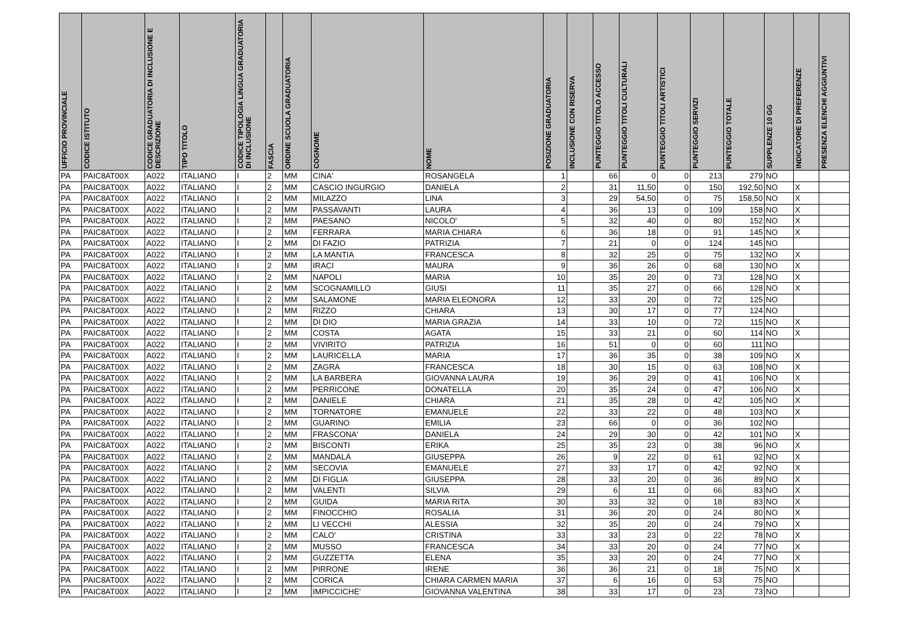| UFFICIO PROVINCIALE | CODICE ISTITUTO | CODICE GRADUATORIA DI INCLUSIONE E DESCRIZIONE | TIPO TITOLO | CODICE TIPOLOGIA LINGUA GRADUATORIA DI INCLUSIONE | FASCIA | ORDINE SCUOLA GRADUATORIA | COGNOME | NOME | POSIZIONE GRADUATORIA | INCLUSIONE CON RISERVA | PUNTEGGIO TITOLO ACCESSO | PUNTEGGIO TITOLI CULTURALI | PUNTEGGIO TITOLI ARTISTICI | PUNTEGGIO SERVIZI | PUNTEGGIO TOTALE | SUPPLENZE 10 GG | INDICATORE DI PREFERENZE | PRESENZA ELENCHI AGGIUNTIVI |
| --- | --- | --- | --- | --- | --- | --- | --- | --- | --- | --- | --- | --- | --- | --- | --- | --- | --- | --- |
| PA | PAIC8AT00X | A022 | ITALIANO | I | 2 | MM | CINA' | ROSANGELA | 1 | | 66 | 0 | 0 | 213 | 279 | NO | | |
| PA | PAIC8AT00X | A022 | ITALIANO | I | 2 | MM | CASCIO INGURGIO | DANIELA | 2 | | 31 | 11,50 | 0 | 150 | 192,50 | NO | X | |
| PA | PAIC8AT00X | A022 | ITALIANO | I | 2 | MM | MILAZZO | LINA | 3 | | 29 | 54,50 | 0 | 75 | 158,50 | NO | X | |
| PA | PAIC8AT00X | A022 | ITALIANO | I | 2 | MM | PASSAVANTI | LAURA | 4 | | 36 | 13 | 0 | 109 | 158 | NO | X | |
| PA | PAIC8AT00X | A022 | ITALIANO | I | 2 | MM | PAESANO | NICOLO' | 5 | | 32 | 40 | 0 | 80 | 152 | NO | X | |
| PA | PAIC8AT00X | A022 | ITALIANO | I | 2 | MM | FERRARA | MARIA CHIARA | 6 | | 36 | 18 | 0 | 91 | 145 | NO | X | |
| PA | PAIC8AT00X | A022 | ITALIANO | I | 2 | MM | DI FAZIO | PATRIZIA | 7 | | 21 | 0 | 0 | 124 | 145 | NO | | |
| PA | PAIC8AT00X | A022 | ITALIANO | I | 2 | MM | LA MANTIA | FRANCESCA | 8 | | 32 | 25 | 0 | 75 | 132 | NO | X | |
| PA | PAIC8AT00X | A022 | ITALIANO | I | 2 | MM | IRACI | MAURA | 9 | | 36 | 26 | 0 | 68 | 130 | NO | X | |
| PA | PAIC8AT00X | A022 | ITALIANO | I | 2 | MM | NAPOLI | MARIA | 10 | | 35 | 20 | 0 | 73 | 128 | NO | X | |
| PA | PAIC8AT00X | A022 | ITALIANO | I | 2 | MM | SCOGNAMILLO | GIUSI | 11 | | 35 | 27 | 0 | 66 | 128 | NO | X | |
| PA | PAIC8AT00X | A022 | ITALIANO | I | 2 | MM | SALAMONE | MARIA ELEONORA | 12 | | 33 | 20 | 0 | 72 | 125 | NO | | |
| PA | PAIC8AT00X | A022 | ITALIANO | I | 2 | MM | RIZZO | CHIARA | 13 | | 30 | 17 | 0 | 77 | 124 | NO | | |
| PA | PAIC8AT00X | A022 | ITALIANO | I | 2 | MM | DI DIO | MARIA GRAZIA | 14 | | 33 | 10 | 0 | 72 | 115 | NO | X | |
| PA | PAIC8AT00X | A022 | ITALIANO | I | 2 | MM | COSTA | AGATA | 15 | | 33 | 21 | 0 | 60 | 114 | NO | X | |
| PA | PAIC8AT00X | A022 | ITALIANO | I | 2 | MM | VIVIRITO | PATRIZIA | 16 | | 51 | 0 | 0 | 60 | 111 | NO | | |
| PA | PAIC8AT00X | A022 | ITALIANO | I | 2 | MM | LAURICELLA | MARIA | 17 | | 36 | 35 | 0 | 38 | 109 | NO | X | |
| PA | PAIC8AT00X | A022 | ITALIANO | I | 2 | MM | ZAGRA | FRANCESCA | 18 | | 30 | 15 | 0 | 63 | 108 | NO | X | |
| PA | PAIC8AT00X | A022 | ITALIANO | I | 2 | MM | LA BARBERA | GIOVANNA LAURA | 19 | | 36 | 29 | 0 | 41 | 106 | NO | X | |
| PA | PAIC8AT00X | A022 | ITALIANO | I | 2 | MM | PERRICONE | DONATELLA | 20 | | 35 | 24 | 0 | 47 | 106 | NO | X | |
| PA | PAIC8AT00X | A022 | ITALIANO | I | 2 | MM | DANIELE | CHIARA | 21 | | 35 | 28 | 0 | 42 | 105 | NO | X | |
| PA | PAIC8AT00X | A022 | ITALIANO | I | 2 | MM | TORNATORE | EMANUELE | 22 | | 33 | 22 | 0 | 48 | 103 | NO | X | |
| PA | PAIC8AT00X | A022 | ITALIANO | I | 2 | MM | GUARINO | EMILIA | 23 | | 66 | 0 | 0 | 36 | 102 | NO | | |
| PA | PAIC8AT00X | A022 | ITALIANO | I | 2 | MM | FRASCONA' | DANIELA | 24 | | 29 | 30 | 0 | 42 | 101 | NO | X | |
| PA | PAIC8AT00X | A022 | ITALIANO | I | 2 | MM | BISCONTI | ERIKA | 25 | | 35 | 23 | 0 | 38 | 96 | NO | X | |
| PA | PAIC8AT00X | A022 | ITALIANO | I | 2 | MM | MANDALÀ | GIUSEPPA | 26 | | 9 | 22 | 0 | 61 | 92 | NO | X | |
| PA | PAIC8AT00X | A022 | ITALIANO | I | 2 | MM | SECOVIA | EMANUELE | 27 | | 33 | 17 | 0 | 42 | 92 | NO | X | |
| PA | PAIC8AT00X | A022 | ITALIANO | I | 2 | MM | DI FIGLIA | GIUSEPPA | 28 | | 33 | 20 | 0 | 36 | 89 | NO | X | |
| PA | PAIC8AT00X | A022 | ITALIANO | I | 2 | MM | VALENTI | SILVIA | 29 | | 6 | 11 | 0 | 66 | 83 | NO | X | |
| PA | PAIC8AT00X | A022 | ITALIANO | I | 2 | MM | GUIDA | MARIA RITA | 30 | | 33 | 32 | 0 | 18 | 83 | NO | X | |
| PA | PAIC8AT00X | A022 | ITALIANO | I | 2 | MM | FINOCCHIO | ROSALIA | 31 | | 36 | 20 | 0 | 24 | 80 | NO | X | |
| PA | PAIC8AT00X | A022 | ITALIANO | I | 2 | MM | LI VECCHI | ALESSIA | 32 | | 35 | 20 | 0 | 24 | 79 | NO | X | |
| PA | PAIC8AT00X | A022 | ITALIANO | I | 2 | MM | CALO' | CRISTINA | 33 | | 33 | 23 | 0 | 22 | 78 | NO | X | |
| PA | PAIC8AT00X | A022 | ITALIANO | I | 2 | MM | MUSSO | FRANCESCA | 34 | | 33 | 20 | 0 | 24 | 77 | NO | X | |
| PA | PAIC8AT00X | A022 | ITALIANO | I | 2 | MM | GUZZETTA | ELENA | 35 | | 33 | 20 | 0 | 24 | 77 | NO | X | |
| PA | PAIC8AT00X | A022 | ITALIANO | I | 2 | MM | PIRRONE | IRENE | 36 | | 36 | 21 | 0 | 18 | 75 | NO | X | |
| PA | PAIC8AT00X | A022 | ITALIANO | I | 2 | MM | CORICA | CHIARA CARMEN MARIA | 37 | | 6 | 16 | 0 | 53 | 75 | NO | | |
| PA | PAIC8AT00X | A022 | ITALIANO | I | 2 | MM | IMPICCICHE' | GIOVANNA VALENTINA | 38 | | 33 | 17 | 0 | 23 | 73 | NO | | |